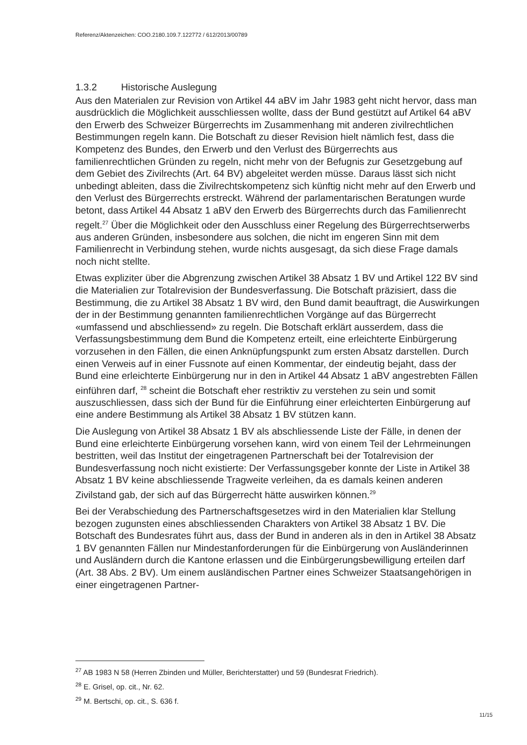Referenz/Aktenzeichen: COO.2180.109.7.122772 / 612/2013/00789
1.3.2 Historische Auslegung
Aus den Materialen zur Revision von Artikel 44 aBV im Jahr 1983 geht nicht hervor, dass man ausdrücklich die Möglichkeit ausschliessen wollte, dass der Bund gestützt auf Artikel 64 aBV den Erwerb des Schweizer Bürgerrechts im Zusammenhang mit anderen zivilrechtlichen Bestimmungen regeln kann. Die Botschaft zu dieser Revision hielt nämlich fest, dass die Kompetenz des Bundes, den Erwerb und den Verlust des Bürgerrechts aus familienrechtlichen Gründen zu regeln, nicht mehr von der Befugnis zur Gesetzgebung auf dem Gebiet des Zivilrechts (Art. 64 BV) abgeleitet werden müsse. Daraus lässt sich nicht unbedingt ableiten, dass die Zivilrechtskompetenz sich künftig nicht mehr auf den Erwerb und den Verlust des Bürgerrechts erstreckt. Während der parlamentarischen Beratungen wurde betont, dass Artikel 44 Absatz 1 aBV den Erwerb des Bürgerrechts durch das Familienrecht regelt.<sup>27</sup> Über die Möglichkeit oder den Ausschluss einer Regelung des Bürgerrechtserwerbs aus anderen Gründen, insbesondere aus solchen, die nicht im engeren Sinn mit dem Familienrecht in Verbindung stehen, wurde nichts ausgesagt, da sich diese Frage damals noch nicht stellte.
Etwas expliziter über die Abgrenzung zwischen Artikel 38 Absatz 1 BV und Artikel 122 BV sind die Materialien zur Totalrevision der Bundesverfassung. Die Botschaft präzisiert, dass die Bestimmung, die zu Artikel 38 Absatz 1 BV wird, den Bund damit beauftragt, die Auswirkungen der in der Bestimmung genannten familienrechtlichen Vorgänge auf das Bürgerrecht «umfassend und abschliessend» zu regeln. Die Botschaft erklärt ausserdem, dass die Verfassungsbestimmung dem Bund die Kompetenz erteilt, eine erleichterte Einbürgerung vorzusehen in den Fällen, die einen Anknüpfungspunkt zum ersten Absatz darstellen. Durch einen Verweis auf in einer Fussnote auf einen Kommentar, der eindeutig bejaht, dass der Bund eine erleichterte Einbürgerung nur in den in Artikel 44 Absatz 1 aBV angestrebten Fällen einführen darf, <sup>28</sup> scheint die Botschaft eher restriktiv zu verstehen zu sein und somit auszuschliessen, dass sich der Bund für die Einführung einer erleichterten Einbürgerung auf eine andere Bestimmung als Artikel 38 Absatz 1 BV stützen kann.
Die Auslegung von Artikel 38 Absatz 1 BV als abschliessende Liste der Fälle, in denen der Bund eine erleichterte Einbürgerung vorsehen kann, wird von einem Teil der Lehrmeinungen bestritten, weil das Institut der eingetragenen Partnerschaft bei der Totalrevision der Bundesverfassung noch nicht existierte: Der Verfassungsgeber konnte der Liste in Artikel 38 Absatz 1 BV keine abschliessende Tragweite verleihen, da es damals keinen anderen Zivilstand gab, der sich auf das Bürgerrecht hätte auswirken können.<sup>29</sup>
Bei der Verabschiedung des Partnerschaftsgesetzes wird in den Materialien klar Stellung bezogen zugunsten eines abschliessenden Charakters von Artikel 38 Absatz 1 BV. Die Botschaft des Bundesrates führt aus, dass der Bund in anderen als in den in Artikel 38 Absatz 1 BV genannten Fällen nur Mindestanforderungen für die Einbürgerung von Ausländerinnen und Ausländern durch die Kantone erlassen und die Einbürgerungsbewilligung erteilen darf (Art. 38 Abs. 2 BV). Um einem ausländischen Partner eines Schweizer Staatsangehörigen in einer eingetragenen Partner-
<sup>27</sup> AB 1983 N 58 (Herren Zbinden und Müller, Berichterstatter) und 59 (Bundesrat Friedrich).
<sup>28</sup> E. Grisel, op. cit., Nr. 62.
<sup>29</sup> M. Bertschi, op. cit., S. 636 f.
11/15